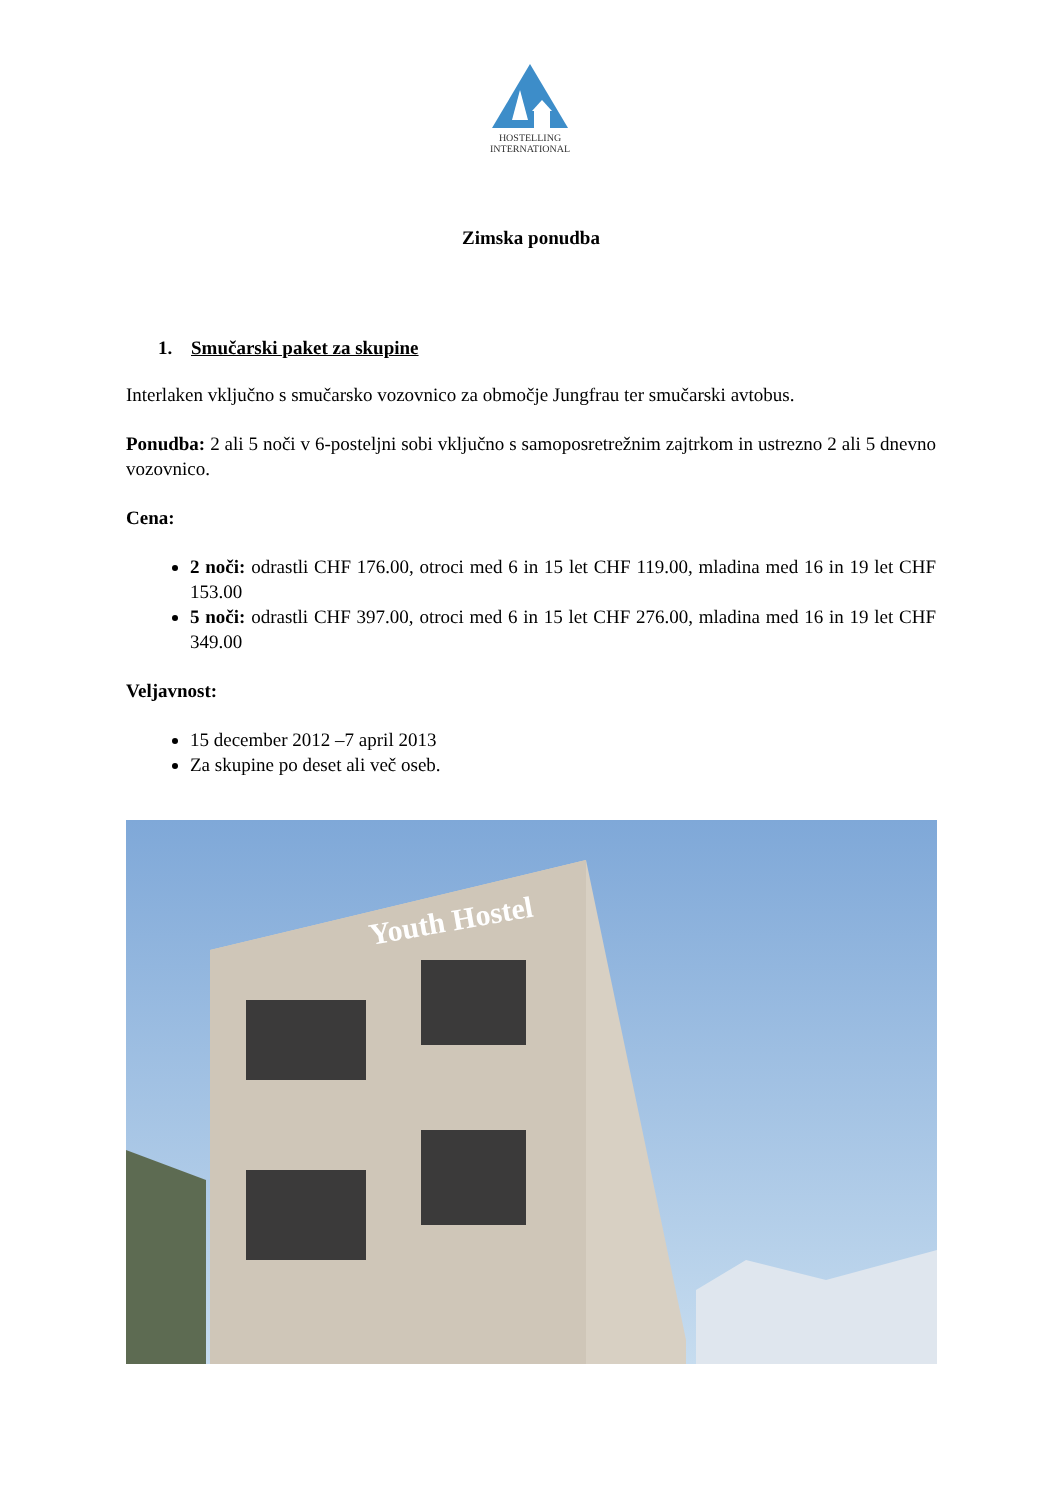HOSTELLING
INTERNATIONAL
Zimska ponudba
1. Smučarski paket za skupine
Interlaken vključno s smučarsko vozovnico za območje Jungfrau ter smučarski avtobus.
Ponudba: 2 ali 5 noči v 6-posteljni sobi vključno s samoposretrežnim zajtrkom in ustrezno 2 ali 5 dnevno vozovnico.
Cena:
2 noči: odrastli CHF 176.00, otroci med 6 in 15 let CHF 119.00, mladina med 16 in 19 let CHF 153.00
5 noči: odrastli CHF 397.00, otroci med 6 in 15 let CHF 276.00, mladina med 16 in 19 let CHF 349.00
Veljavnost:
15 december 2012 –7 april 2013
Za skupine po deset ali več oseb.
Youth Hostel